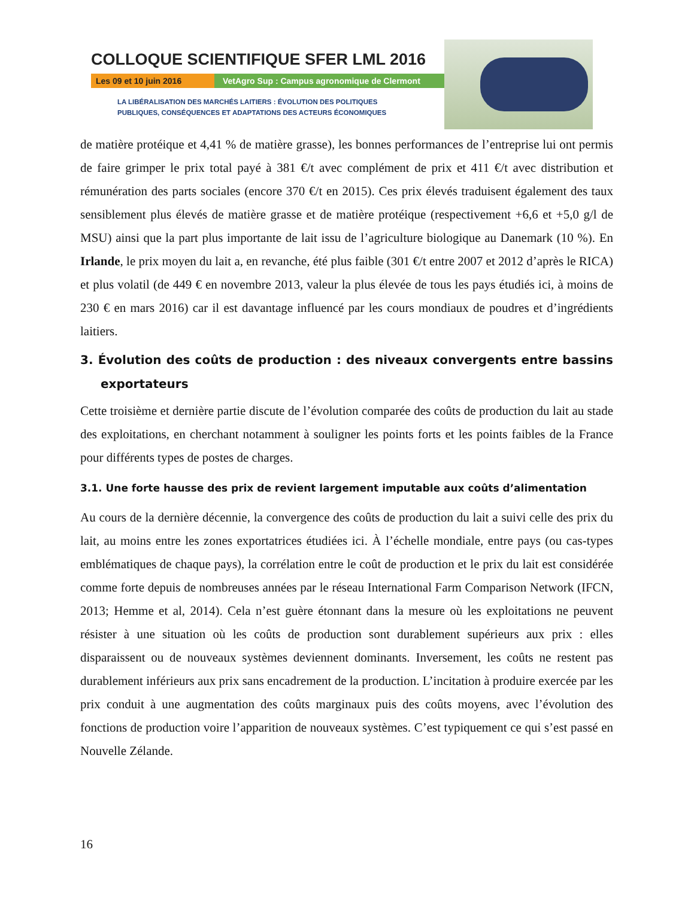COLLOQUE SCIENTIFIQUE SFER LML 2016
Les 09 et 10 juin 2016 VetAgro Sup : Campus agronomique de Clermont
LA LIBÉRALISATION DES MARCHÉS LAITIERS : ÉVOLUTION DES POLITIQUES
PUBLIQUES, CONSÉQUENCES ET ADAPTATIONS DES ACTEURS ÉCONOMIQUES
de matière protéique et 4,41 % de matière grasse), les bonnes performances de l’entreprise lui ont permis de faire grimper le prix total payé à 381 €/t avec complément de prix et 411 €/t avec distribution et rémunération des parts sociales (encore 370 €/t en 2015). Ces prix élevés traduisent également des taux sensiblement plus élevés de matière grasse et de matière protéique (respectivement +6,6 et +5,0 g/l de MSU) ainsi que la part plus importante de lait issu de l’agriculture biologique au Danemark (10 %). En Irlande, le prix moyen du lait a, en revanche, été plus faible (301 €/t entre 2007 et 2012 d’après le RICA) et plus volatil (de 449 € en novembre 2013, valeur la plus élevée de tous les pays étudiés ici, à moins de 230 € en mars 2016) car il est davantage influencé par les cours mondiaux de poudres et d’ingrédients laitiers.
3. Évolution des coûts de production : des niveaux convergents entre bassins exportateurs
Cette troisième et dernière partie discute de l’évolution comparée des coûts de production du lait au stade des exploitations, en cherchant notamment à souligner les points forts et les points faibles de la France pour différents types de postes de charges.
3.1. Une forte hausse des prix de revient largement imputable aux coûts d’alimentation
Au cours de la dernière décennie, la convergence des coûts de production du lait a suivi celle des prix du lait, au moins entre les zones exportatrices étudiées ici. À l’échelle mondiale, entre pays (ou cas-types emblématiques de chaque pays), la corrélation entre le coût de production et le prix du lait est considérée comme forte depuis de nombreuses années par le réseau International Farm Comparison Network (IFCN, 2013; Hemme et al, 2014). Cela n’est guère étonnant dans la mesure où les exploitations ne peuvent résister à une situation où les coûts de production sont durablement supérieurs aux prix : elles disparaissent ou de nouveaux systèmes deviennent dominants. Inversement, les coûts ne restent pas durablement inférieurs aux prix sans encadrement de la production. L’incitation à produire exercée par les prix conduit à une augmentation des coûts marginaux puis des coûts moyens, avec l’évolution des fonctions de production voire l’apparition de nouveaux systèmes. C’est typiquement ce qui s’est passé en Nouvelle Zélande.
16